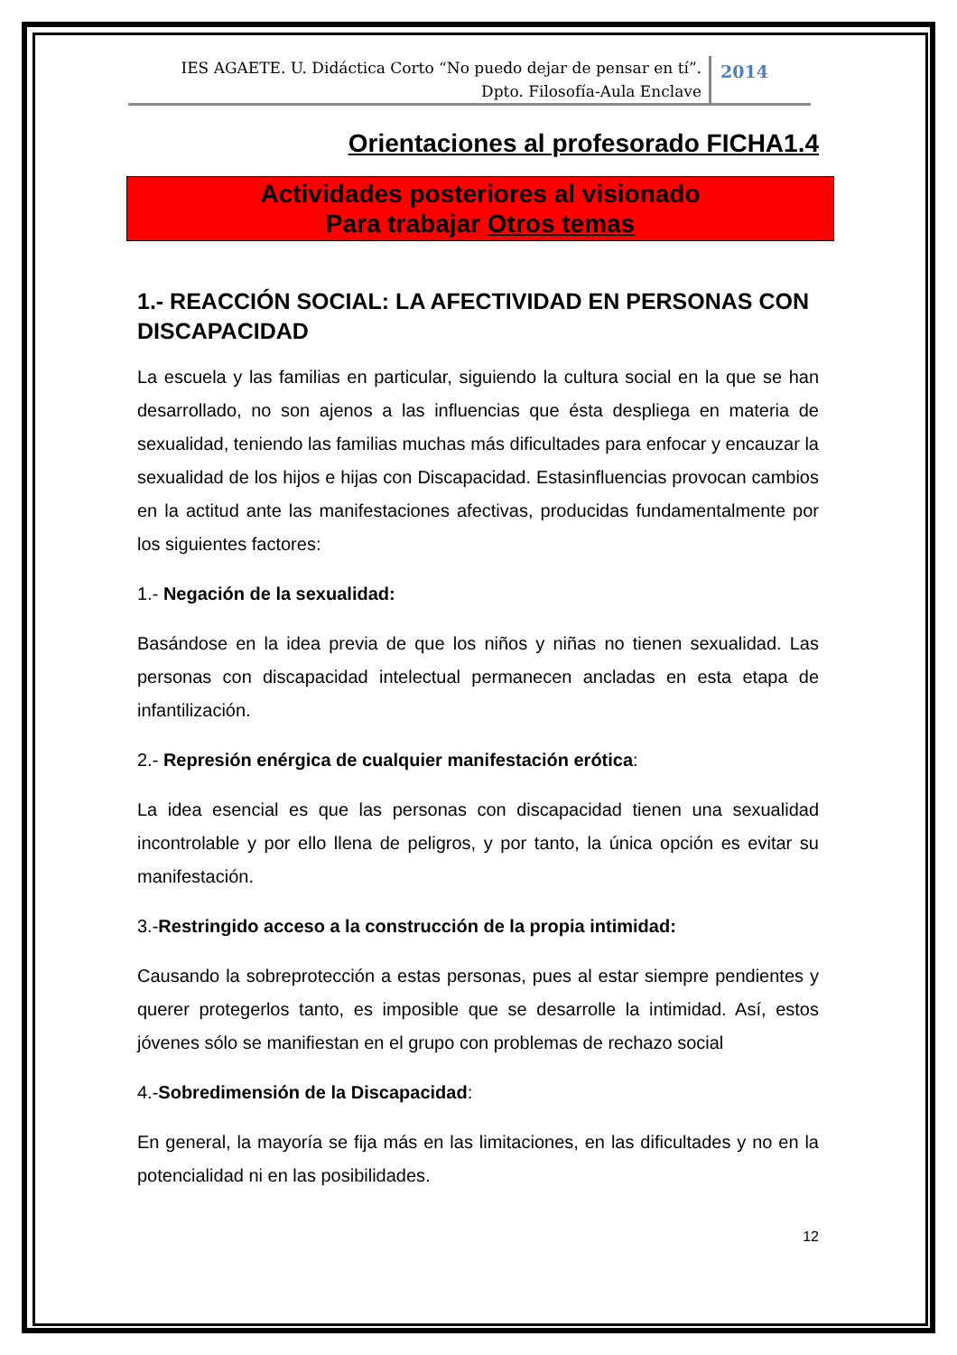IES AGAETE. U. Didáctica Corto “No puedo dejar de pensar en tí”.
Dpto. Filosofía-Aula Enclave
2014
Orientaciones al profesorado FICHA1.4
Actividades posteriores al visionado
Para trabajar Otros temas
1.- REACCIÓN SOCIAL: LA AFECTIVIDAD EN PERSONAS CON DISCAPACIDAD
La escuela y las familias en particular, siguiendo la cultura social en la que se han desarrollado, no son ajenos a las influencias que ésta despliega en materia de sexualidad, teniendo las familias muchas más dificultades para enfocar y encauzar la sexualidad de los hijos e hijas con Discapacidad. Estasinfluencias provocan cambios en la actitud ante las manifestaciones afectivas, producidas fundamentalmente por los siguientes factores:
1.- Negación de la sexualidad:
Basándose en la idea previa de que los niños y niñas no tienen sexualidad. Las personas con discapacidad intelectual permanecen ancladas en esta etapa de infantilización.
2.- Represión enérgica de cualquier manifestación erótica:
La idea esencial es que las personas con discapacidad tienen una sexualidad incontrolable y por ello llena de peligros, y por tanto, la única opción es evitar su manifestación.
3.-Restringido acceso a la construcción de la propia intimidad:
Causando la sobreprotección a estas personas, pues al estar siempre pendientes y querer protegerlos tanto, es imposible que se desarrolle la intimidad. Así, estos jóvenes sólo se manifiestan en el grupo con problemas de rechazo social
4.-Sobredimensión de la Discapacidad:
En general, la mayoría se fija más en las limitaciones, en las dificultades y no en la potencialidad ni en las posibilidades.
12